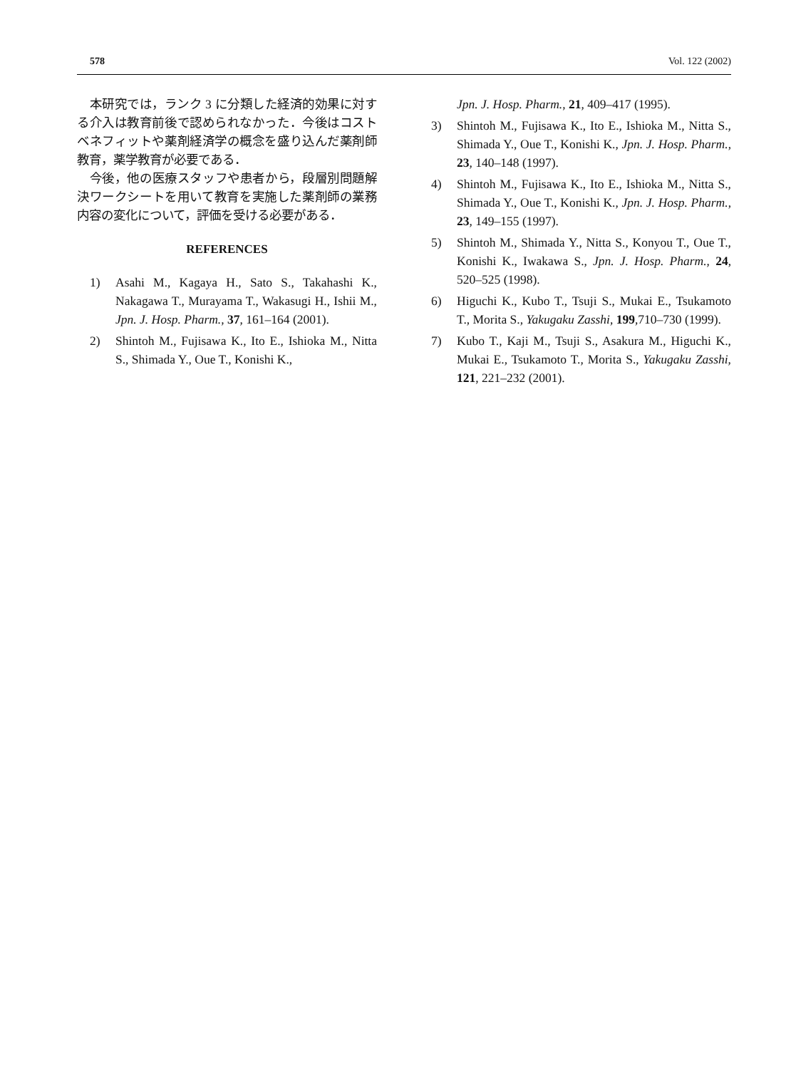578 Vol. 122 (2002)
本研究では，ランク 3 に分類した経済的効果に対する介入は教育前後で認められなかった．今後はコストベネフィットや薬剤経済学の概念を盛り込んだ薬剤師教育，薬学教育が必要である．
今後，他の医療スタッフや患者から，段層別問題解決ワークシートを用いて教育を実施した薬剤師の業務内容の変化について，評価を受ける必要がある．
REFERENCES
1) Asahi M., Kagaya H., Sato S., Takahashi K., Nakagawa T., Murayama T., Wakasugi H., Ishii M., Jpn. J. Hosp. Pharm., 37, 161–164 (2001).
2) Shintoh M., Fujisawa K., Ito E., Ishioka M., Nitta S., Shimada Y., Oue T., Konishi K.,
Jpn. J. Hosp. Pharm., 21, 409–417 (1995).
3) Shintoh M., Fujisawa K., Ito E., Ishioka M., Nitta S., Shimada Y., Oue T., Konishi K., Jpn. J. Hosp. Pharm., 23, 140–148 (1997).
4) Shintoh M., Fujisawa K., Ito E., Ishioka M., Nitta S., Shimada Y., Oue T., Konishi K., Jpn. J. Hosp. Pharm., 23, 149–155 (1997).
5) Shintoh M., Shimada Y., Nitta S., Konyou T., Oue T., Konishi K., Iwakawa S., Jpn. J. Hosp. Pharm., 24, 520–525 (1998).
6) Higuchi K., Kubo T., Tsuji S., Mukai E., Tsukamoto T., Morita S., Yakugaku Zasshi, 199,710–730 (1999).
7) Kubo T., Kaji M., Tsuji S., Asakura M., Higuchi K., Mukai E., Tsukamoto T., Morita S., Yakugaku Zasshi, 121, 221–232 (2001).